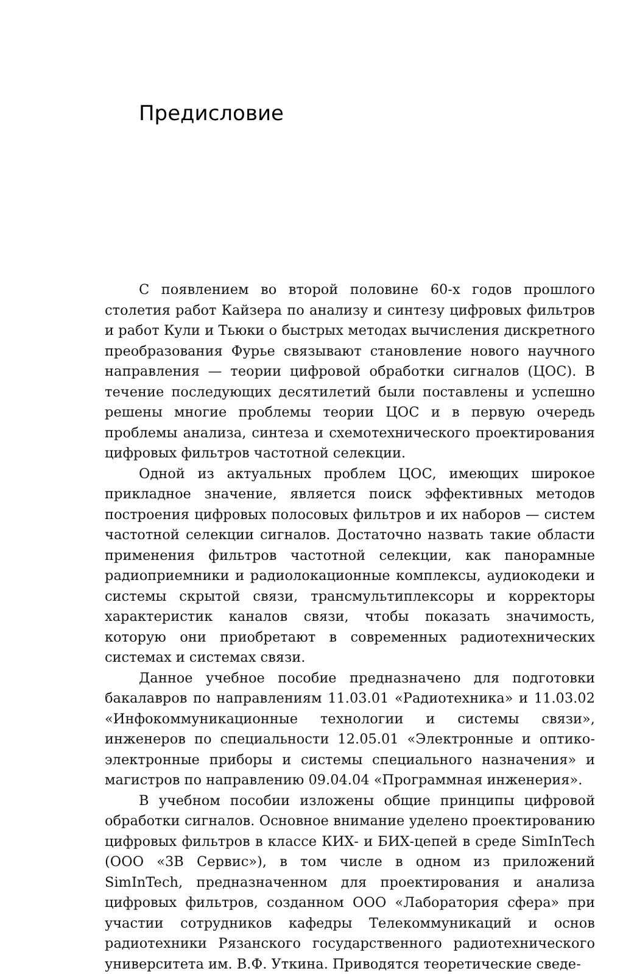Предисловие
С появлением во второй половине 60-х годов прошлого столетия работ Кайзера по анализу и синтезу цифровых фильтров и работ Кули и Тьюки о быстрых методах вычисления дискретного преобразования Фурье связывают становление нового научного направления — теории цифровой обработки сигналов (ЦОС). В течение последующих десятилетий были поставлены и успешно решены многие проблемы теории ЦОС и в первую очередь проблемы анализа, синтеза и схемотехнического проектирования цифровых фильтров частотной селекции.
Одной из актуальных проблем ЦОС, имеющих широкое прикладное значение, является поиск эффективных методов построения цифровых полосовых фильтров и их наборов — систем частотной селекции сигналов. Достаточно назвать такие области применения фильтров частотной селекции, как панорамные радиоприемники и радиолокационные комплексы, аудиокодеки и системы скрытой связи, трансмультиплексоры и корректоры характеристик каналов связи, чтобы показать значимость, которую они приобретают в современных радиотехнических системах и системах связи.
Данное учебное пособие предназначено для подготовки бакалавров по направлениям 11.03.01 «Радиотехника» и 11.03.02 «Инфокоммуникационные технологии и системы связи», инженеров по специальности 12.05.01 «Электронные и оптико-электронные приборы и системы специального назначения» и магистров по направлению 09.04.04 «Программная инженерия».
В учебном пособии изложены общие принципы цифровой обработки сигналов. Основное внимание уделено проектированию цифровых фильтров в классе КИХ- и БИХ-цепей в среде SimInTech (ООО «3В Сервис»), в том числе в одном из приложений SimInTech, предназначенном для проектирования и анализа цифровых фильтров, созданном ООО «Лаборатория сфера» при участии сотрудников кафедры Телекоммуникаций и основ радиотехники Рязанского государственного радиотехнического университета им. В.Ф. Уткина. Приводятся теоретические сведе-